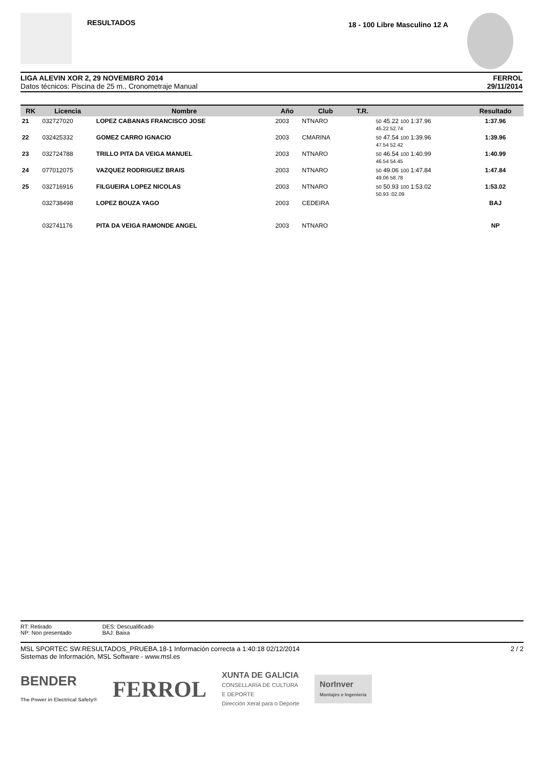RESULTADOS 18 - 100 Libre Masculino 12 A
LIGA ALEVIN XOR 2, 29 NOVEMBRO 2014
Datos técnicos: Piscina de 25 m., Cronometraje Manual
FERROL
29/11/2014
| RK | Licencia | Nombre | Año | Club | T.R. | | Resultado |
| --- | --- | --- | --- | --- | --- | --- | --- |
| 21 | 032727020 | LOPEZ CABANAS FRANCISCO JOSE | 2003 | NTNARO | | 50 45.22 100 1:37.96 45.22 52.74 | 1:37.96 |
| 22 | 032425332 | GOMEZ CARRO IGNACIO | 2003 | CMARINA | | 50 47.54 100 1:39.96 47.54 52.42 | 1:39.96 |
| 23 | 032724788 | TRILLO PITA DA VEIGA MANUEL | 2003 | NTNARO | | 50 46.54 100 1:40.99 46.54 54.45 | 1:40.99 |
| 24 | 077012075 | VAZQUEZ RODRIGUEZ BRAIS | 2003 | NTNARO | | 50 49.06 100 1:47.84 49.06 58.78 | 1:47.84 |
| 25 | 032716916 | FILGUEIRA LOPEZ NICOLAS | 2003 | NTNARO | | 50 50.93 100 1:53.02 50.93 :02.09 | 1:53.02 |
| | 032738498 | LOPEZ BOUZA YAGO | 2003 | CEDEIRA | | | BAJ |
| | 032741176 | PITA DA VEIGA RAMONDE ANGEL | 2003 | NTNARO | | | NP |
RT: Retirado
NP: Non presentado
DES: Descualificado
BAJ: Baixa
MSL SPORTEC SW.RESULTADOS_PRUEBA.18-1 Información correcta a 1:40:18 02/12/2014
Sistemas de Información, MSL Software - www.msl.es
2 / 2
BENDER
The Power in Electrical Safety®
FERROL
XUNTA DE GALICIA
CONSELLARÍA DE CULTURA
E DEPORTE
Dirección Xeral para o Deporte
NorInver
Montajes e Ingeniería